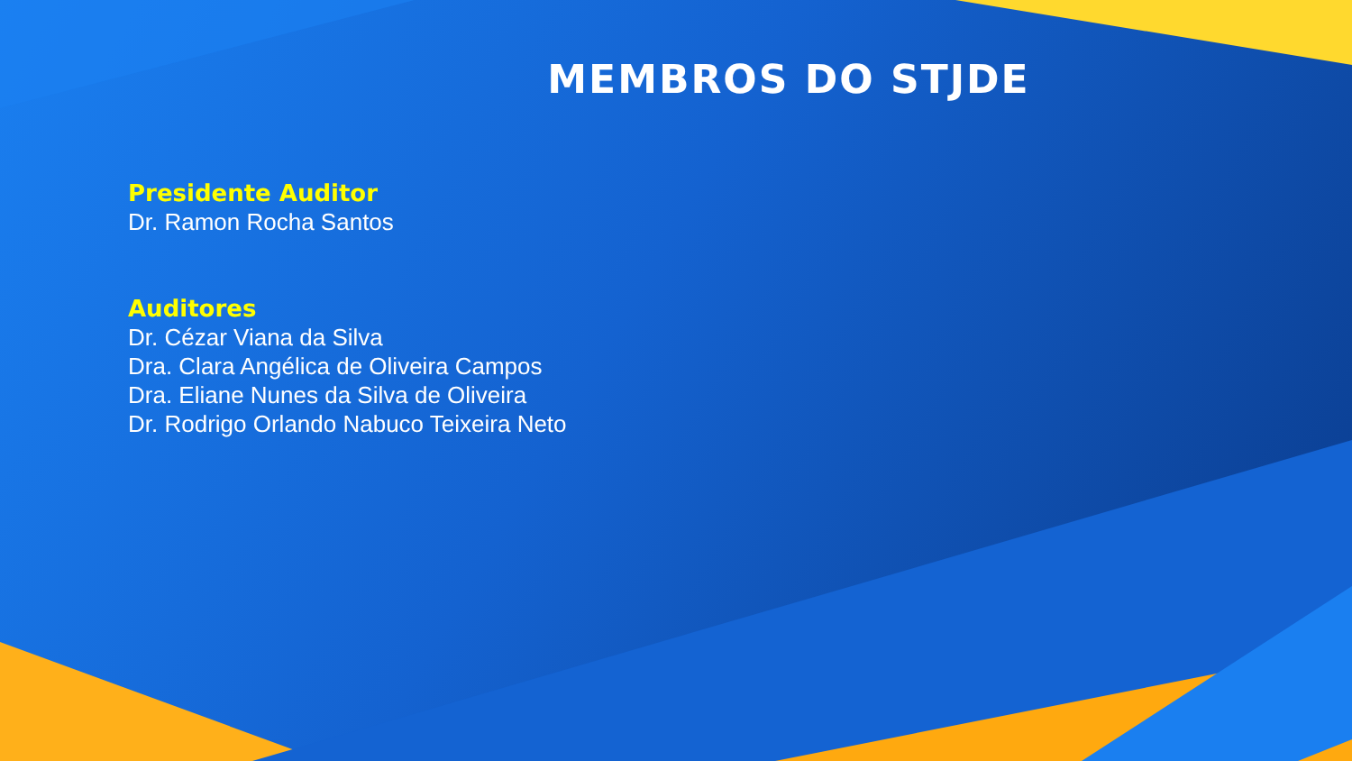MEMBROS DO STJDE
Presidente Auditor
Dr. Ramon Rocha Santos
Auditores
Dr. Cézar Viana da Silva
Dra. Clara Angélica de Oliveira Campos
Dra. Eliane Nunes da Silva de Oliveira
Dr. Rodrigo Orlando Nabuco Teixeira Neto